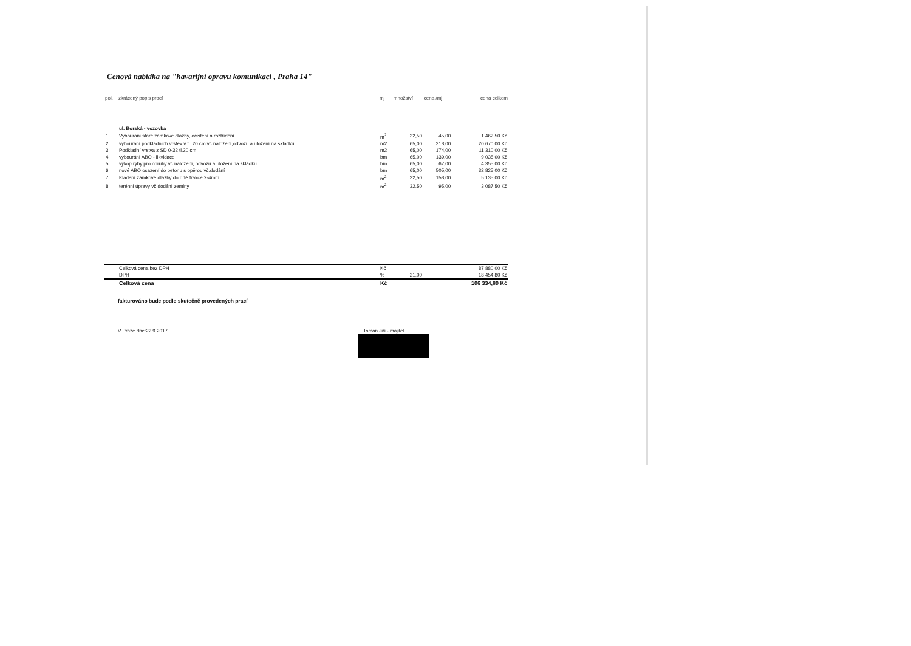Cenová nabídka na "havarijní opravu komunikací , Praha 14"
| pol. | zkrácený popis prací | mj | množství | cena /mj | cena celkem |
| --- | --- | --- | --- | --- | --- |
| | ul. Borská - vozovka | | | | |
| 1. | Vybourání staré zámkové dlažby, očištění a roztřídění | m<sup>2</sup> | 32,50 | 45,00 | 1 462,50 Kč |
| 2. | vybourání podkladních vrstev v tl. 20 cm vč.naložení,odvozu a uložení na skládku | m2 | 65,00 | 318,00 | 20 670,00 Kč |
| 3. | Podkladní vrstva z ŠD 0-32 tl.20 cm | m2 | 65,00 | 174,00 | 11 310,00 Kč |
| 4. | vybourání ABO - likvidace | bm | 65,00 | 139,00 | 9 035,00 Kč |
| 5. | výkop rýhy pro obruby vč.naložení, odvozu a uložení na skládku | bm | 65,00 | 67,00 | 4 355,00 Kč |
| 6. | nové ABO osazení do betonu s opěrou vč.dodání | bm | 65,00 | 505,00 | 32 825,00 Kč |
| 7. | Kladení zámkové dlažby do drtě frakce 2-4mm | m<sup>2</sup> | 32,50 | 158,00 | 5 135,00 Kč |
| 8. | terénní úpravy vč.dodání zeminy | m<sup>2</sup> | 32,50 | 95,00 | 3 087,50 Kč |
| | Celková cena bez DPH | Kč | | | 87 880,00 Kč |
| | DPH | % | 21,00 | | 18 454,80 Kč |
| | Celková cena | Kč | | | 106 334,80 Kč |
fakturováno bude podle skutečně provedených prací
V Praze dne:22.9.2017 Toman Jiří - majitel